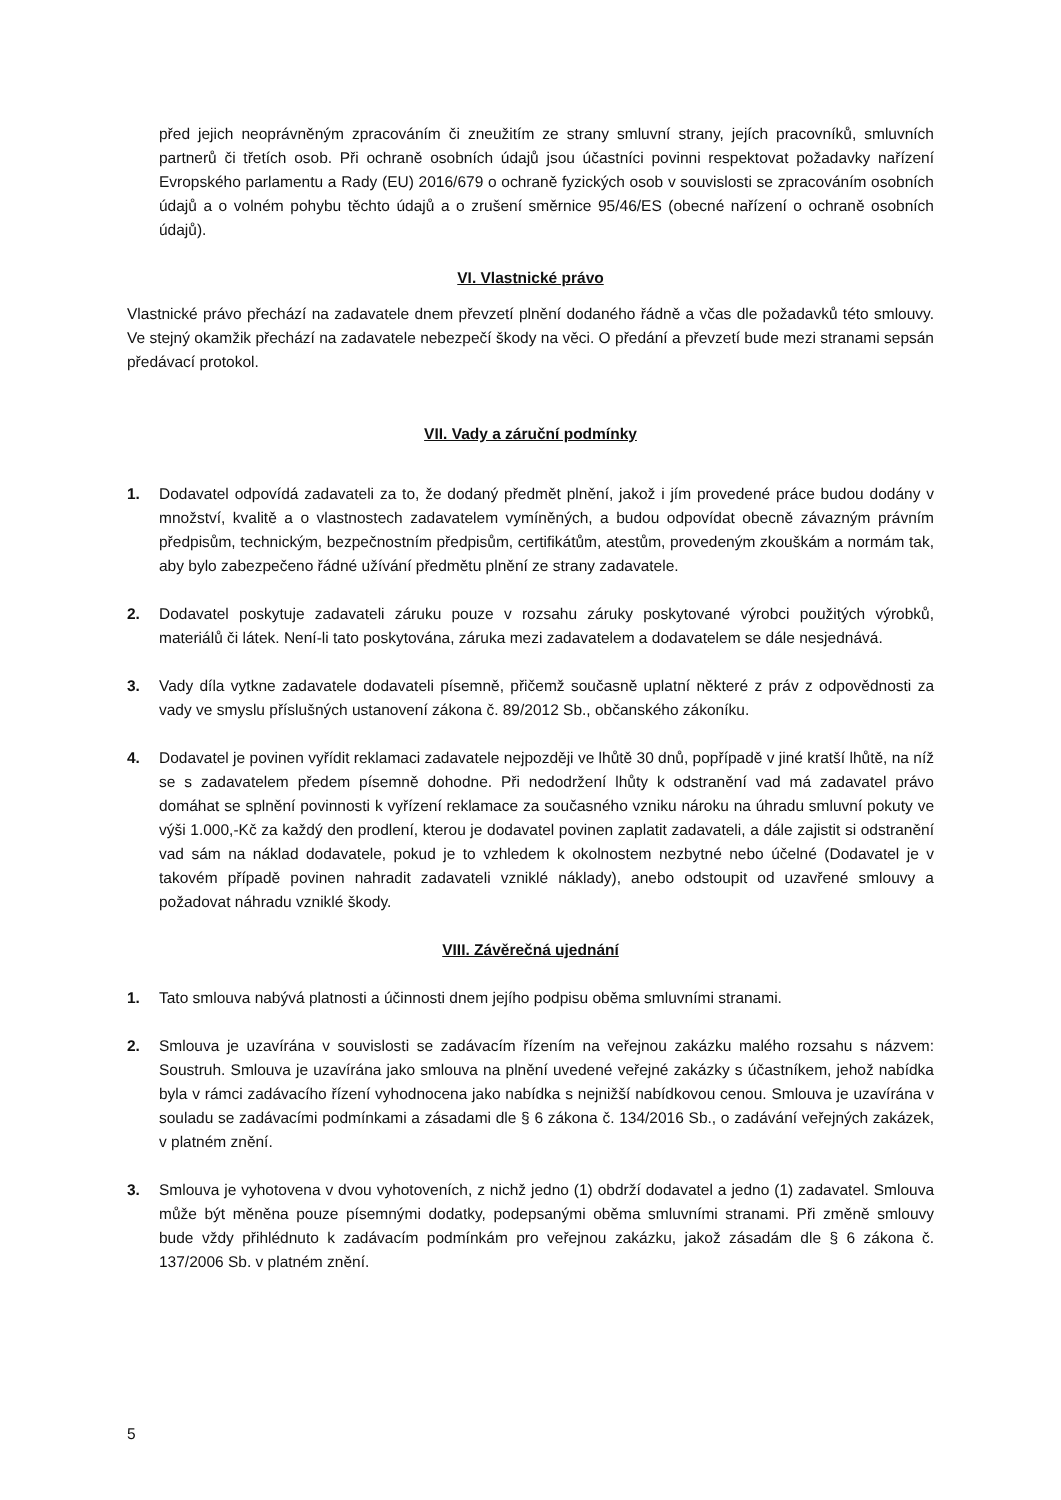před jejich neoprávněným zpracováním či zneužitím ze strany smluvní strany, jejích pracovníků, smluvních partnerů či třetích osob. Při ochraně osobních údajů jsou účastníci povinni respektovat požadavky nařízení Evropského parlamentu a Rady (EU) 2016/679 o ochraně fyzických osob v souvislosti se zpracováním osobních údajů a o volném pohybu těchto údajů a o zrušení směrnice 95/46/ES (obecné nařízení o ochraně osobních údajů).
VI. Vlastnické právo
Vlastnické právo přechází na zadavatele dnem převzetí plnění dodaného řádně a včas dle požadavků této smlouvy. Ve stejný okamžik přechází na zadavatele nebezpečí škody na věci. O předání a převzetí bude mezi stranami sepsán předávací protokol.
VII. Vady a záruční podmínky
1. Dodavatel odpovídá zadavateli za to, že dodaný předmět plnění, jakož i jím provedené práce budou dodány v množství, kvalitě a o vlastnostech zadavatelem vymíněných, a budou odpovídat obecně závazným právním předpisům, technickým, bezpečnostním předpisům, certifikátům, atestům, provedeným zkouškám a normám tak, aby bylo zabezpečeno řádné užívání předmětu plnění ze strany zadavatele.
2. Dodavatel poskytuje zadavateli záruku pouze v rozsahu záruky poskytované výrobci použitých výrobků, materiálů či látek. Není-li tato poskytována, záruka mezi zadavatelem a dodavatelem se dále nesjednává.
3. Vady díla vytkne zadavatele dodavateli písemně, přičemž současně uplatní některé z práv z odpovědnosti za vady ve smyslu příslušných ustanovení zákona č. 89/2012 Sb., občanského zákoníku.
4. Dodavatel je povinen vyřídit reklamaci zadavatele nejpozději ve lhůtě 30 dnů, popřípadě v jiné kratší lhůtě, na níž se s zadavatelem předem písemně dohodne. Při nedodržení lhůty k odstranění vad má zadavatel právo domáhat se splnění povinnosti k vyřízení reklamace za současného vzniku nároku na úhradu smluvní pokuty ve výši 1.000,-Kč za každý den prodlení, kterou je dodavatel povinen zaplatit zadavateli, a dále zajistit si odstranění vad sám na náklad dodavatele, pokud je to vzhledem k okolnostem nezbytné nebo účelné (Dodavatel je v takovém případě povinen nahradit zadavateli vzniklé náklady), anebo odstoupit od uzavřené smlouvy a požadovat náhradu vzniklé škody.
VIII. Závěrečná ujednání
1. Tato smlouva nabývá platnosti a účinnosti dnem jejího podpisu oběma smluvními stranami.
2. Smlouva je uzavírána v souvislosti se zadávacím řízením na veřejnou zakázku malého rozsahu s názvem: Soustruh. Smlouva je uzavírána jako smlouva na plnění uvedené veřejné zakázky s účastníkem, jehož nabídka byla v rámci zadávacího řízení vyhodnocena jako nabídka s nejnižší nabídkovou cenou. Smlouva je uzavírána v souladu se zadávacími podmínkami a zásadami dle § 6 zákona č. 134/2016 Sb., o zadávání veřejných zakázek, v platném znění.
3. Smlouva je vyhotovena v dvou vyhotoveních, z nichž jedno (1) obdrží dodavatel a jedno (1) zadavatel. Smlouva může být měněna pouze písemnými dodatky, podepsanými oběma smluvními stranami. Při změně smlouvy bude vždy přihlédnuto k zadávacím podmínkám pro veřejnou zakázku, jakož zásadám dle § 6 zákona č. 137/2006 Sb. v platném znění.
5